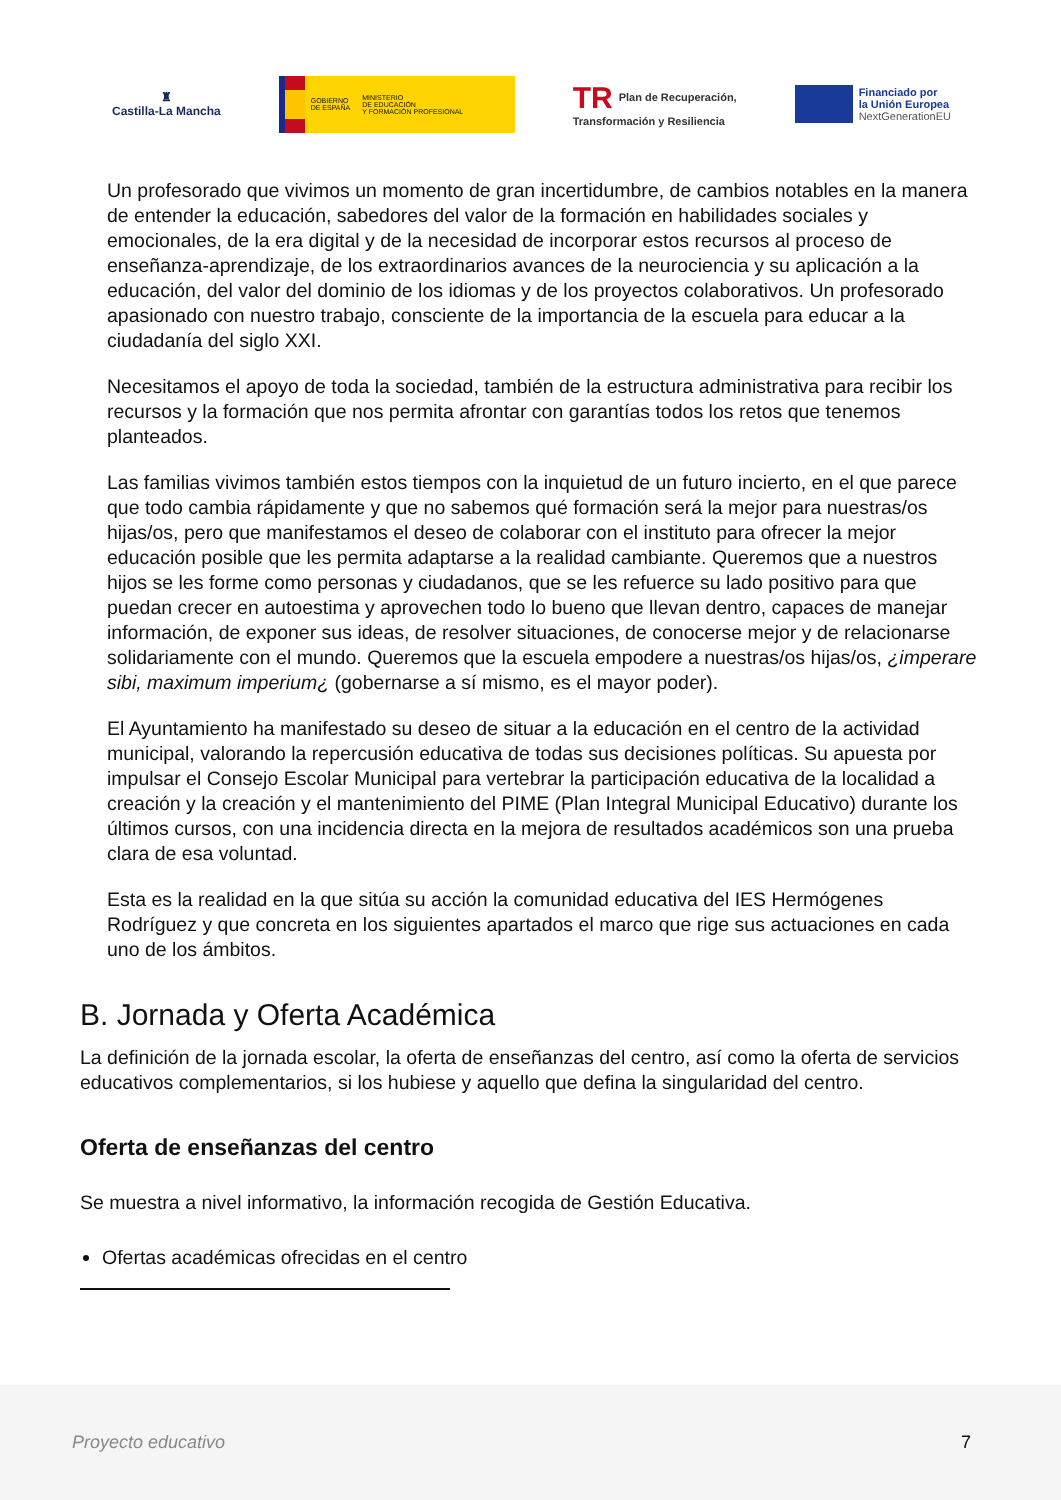♜
Castilla-La Mancha
GOBIERNO
DE ESPAÑA MINISTERIO
DE EDUCACIÓN
Y FORMACIÓN PROFESIONAL
TR Plan de Recuperación,
Transformación y Resiliencia
Financiado por
la Unión Europea
NextGenerationEU
Un profesorado que vivimos un momento de gran incertidumbre, de cambios notables en la manera de entender la educación, sabedores del valor de la formación en habilidades sociales y emocionales, de la era digital y de la necesidad de incorporar estos recursos al proceso de enseñanza-aprendizaje, de los extraordinarios avances de la neurociencia y su aplicación a la educación, del valor del dominio de los idiomas y de los proyectos colaborativos. Un profesorado apasionado con nuestro trabajo, consciente de la importancia de la escuela para educar a la ciudadanía del siglo XXI.
Necesitamos el apoyo de toda la sociedad, también de la estructura administrativa para recibir los recursos y la formación que nos permita afrontar con garantías todos los retos que tenemos planteados.
Las familias vivimos también estos tiempos con la inquietud de un futuro incierto, en el que parece que todo cambia rápidamente y que no sabemos qué formación será la mejor para nuestras/os hijas/os, pero que manifestamos el deseo de colaborar con el instituto para ofrecer la mejor educación posible que les permita adaptarse a la realidad cambiante. Queremos que a nuestros hijos se les forme como personas y ciudadanos, que se les refuerce su lado positivo para que puedan crecer en autoestima y aprovechen todo lo bueno que llevan dentro, capaces de manejar información, de exponer sus ideas, de resolver situaciones, de conocerse mejor y de relacionarse solidariamente con el mundo. Queremos que la escuela empodere a nuestras/os hijas/os, ¿imperare sibi, maximum imperium¿ (gobernarse a sí mismo, es el mayor poder).
El Ayuntamiento ha manifestado su deseo de situar a la educación en el centro de la actividad municipal, valorando la repercusión educativa de todas sus decisiones políticas. Su apuesta por impulsar el Consejo Escolar Municipal para vertebrar la participación educativa de la localidad a creación y la creación y el mantenimiento del PIME (Plan Integral Municipal Educativo) durante los últimos cursos, con una incidencia directa en la mejora de resultados académicos son una prueba clara de esa voluntad.
Esta es la realidad en la que sitúa su acción la comunidad educativa del IES Hermógenes Rodríguez y que concreta en los siguientes apartados el marco que rige sus actuaciones en cada uno de los ámbitos.
B. Jornada y Oferta Académica
La definición de la jornada escolar, la oferta de enseñanzas del centro, así como la oferta de servicios educativos complementarios, si los hubiese y aquello que defina la singularidad del centro.
Oferta de enseñanzas del centro
Se muestra a nivel informativo, la información recogida de Gestión Educativa.
Ofertas académicas ofrecidas en el centro
Proyecto educativo 7